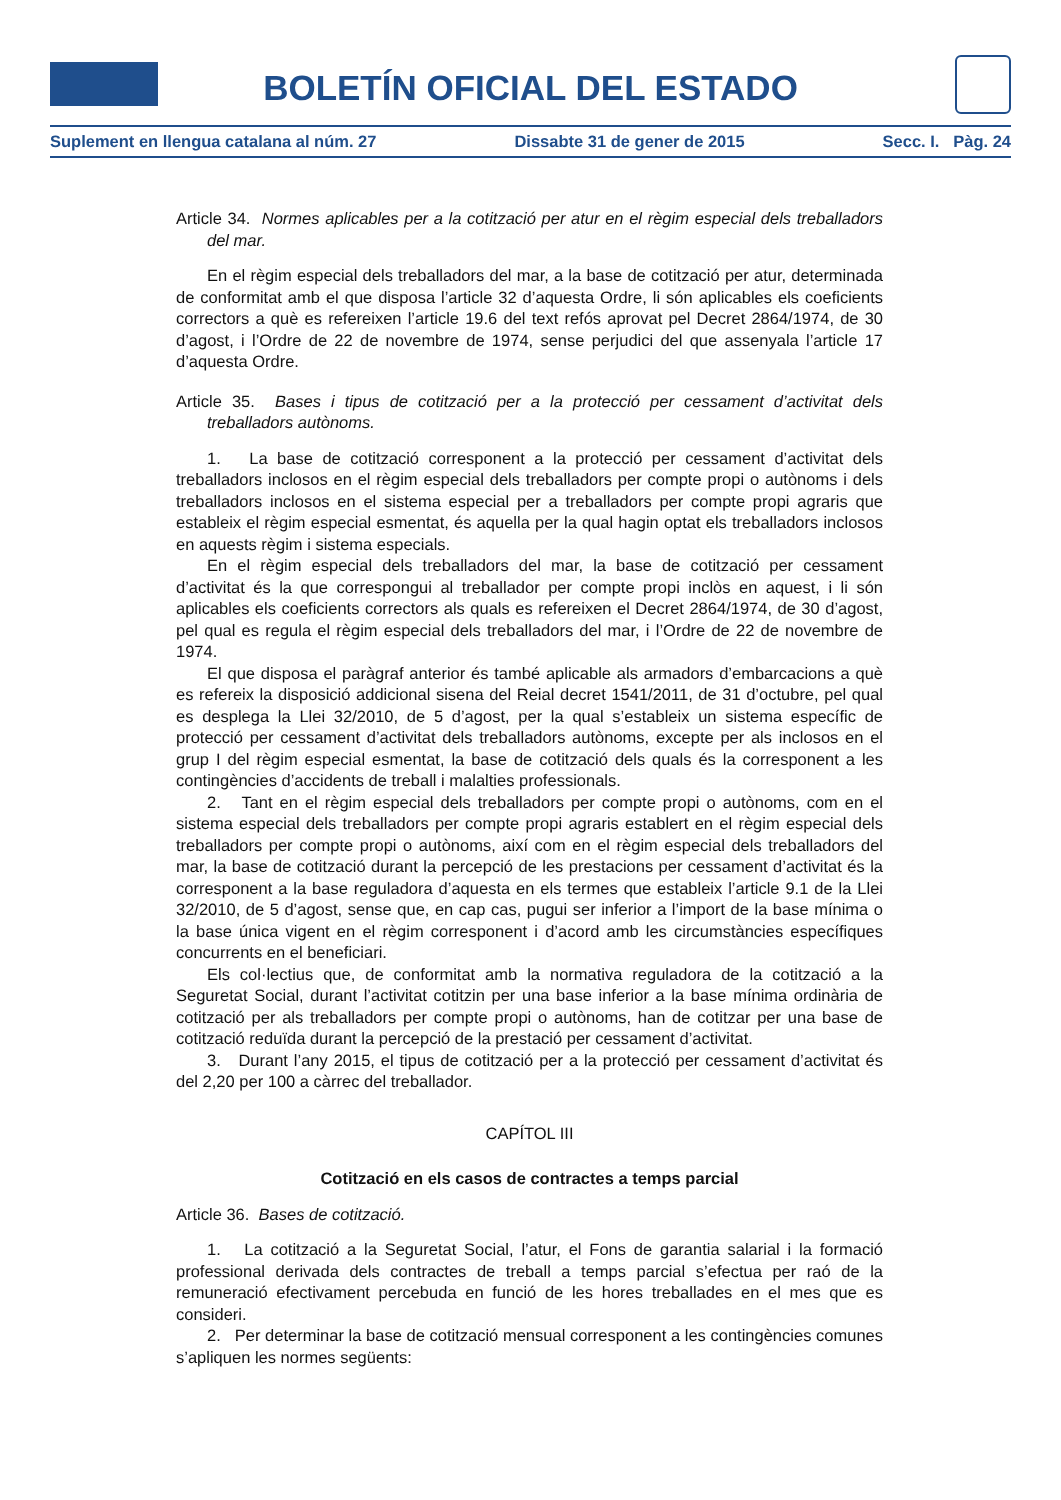BOLETÍN OFICIAL DEL ESTADO
Suplement en llengua catalana al núm. 27 Dissabte 31 de gener de 2015 Secc. I. Pàg. 24
Article 34. Normes aplicables per a la cotització per atur en el règim especial dels treballadors del mar.
En el règim especial dels treballadors del mar, a la base de cotització per atur, determinada de conformitat amb el que disposa l’article 32 d’aquesta Ordre, li són aplicables els coeficients correctors a què es refereixen l’article 19.6 del text refós aprovat pel Decret 2864/1974, de 30 d’agost, i l’Ordre de 22 de novembre de 1974, sense perjudici del que assenyala l’article 17 d’aquesta Ordre.
Article 35. Bases i tipus de cotització per a la protecció per cessament d’activitat dels treballadors autònoms.
1. La base de cotització corresponent a la protecció per cessament d’activitat dels treballadors inclosos en el règim especial dels treballadors per compte propi o autònoms i dels treballadors inclosos en el sistema especial per a treballadors per compte propi agraris que estableix el règim especial esmentat, és aquella per la qual hagin optat els treballadors inclosos en aquests règim i sistema especials.
En el règim especial dels treballadors del mar, la base de cotització per cessament d’activitat és la que correspongui al treballador per compte propi inclòs en aquest, i li són aplicables els coeficients correctors als quals es refereixen el Decret 2864/1974, de 30 d’agost, pel qual es regula el règim especial dels treballadors del mar, i l’Ordre de 22 de novembre de 1974.
El que disposa el paràgraf anterior és també aplicable als armadors d’embarcacions a què es refereix la disposició addicional sisena del Reial decret 1541/2011, de 31 d’octubre, pel qual es desplega la Llei 32/2010, de 5 d’agost, per la qual s’estableix un sistema específic de protecció per cessament d’activitat dels treballadors autònoms, excepte per als inclosos en el grup I del règim especial esmentat, la base de cotització dels quals és la corresponent a les contingències d’accidents de treball i malalties professionals.
2. Tant en el règim especial dels treballadors per compte propi o autònoms, com en el sistema especial dels treballadors per compte propi agraris establert en el règim especial dels treballadors per compte propi o autònoms, així com en el règim especial dels treballadors del mar, la base de cotització durant la percepció de les prestacions per cessament d’activitat és la corresponent a la base reguladora d’aquesta en els termes que estableix l’article 9.1 de la Llei 32/2010, de 5 d’agost, sense que, en cap cas, pugui ser inferior a l’import de la base mínima o la base única vigent en el règim corresponent i d’acord amb les circumstàncies específiques concurrents en el beneficiari.
Els col·lectius que, de conformitat amb la normativa reguladora de la cotització a la Seguretat Social, durant l’activitat cotitzin per una base inferior a la base mínima ordinària de cotització per als treballadors per compte propi o autònoms, han de cotitzar per una base de cotització reduïda durant la percepció de la prestació per cessament d’activitat.
3. Durant l’any 2015, el tipus de cotització per a la protecció per cessament d’activitat és del 2,20 per 100 a càrrec del treballador.
CAPÍTOL III
Cotització en els casos de contractes a temps parcial
Article 36. Bases de cotització.
1. La cotització a la Seguretat Social, l’atur, el Fons de garantia salarial i la formació professional derivada dels contractes de treball a temps parcial s’efectua per raó de la remuneració efectivament percebuda en funció de les hores treballades en el mes que es consideri.
2. Per determinar la base de cotització mensual corresponent a les contingències comunes s’apliquen les normes següents: